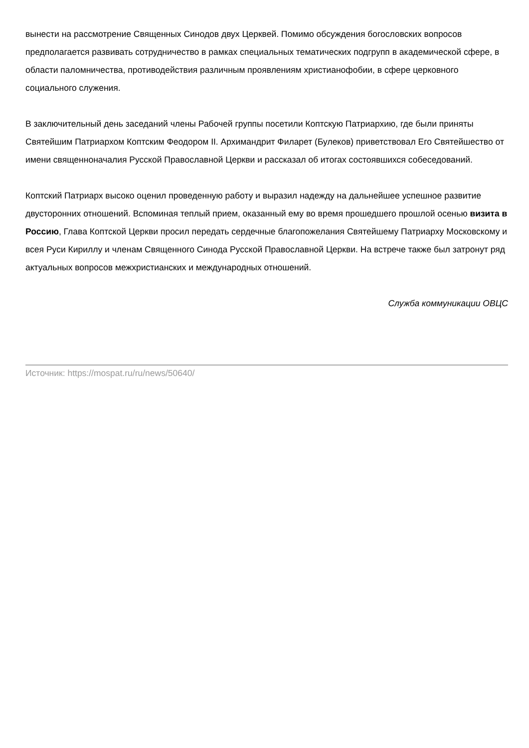вынести на рассмотрение Священных Синодов двух Церквей. Помимо обсуждения богословских вопросов предполагается развивать сотрудничество в рамках специальных тематических подгрупп в академической сфере, в области паломничества, противодействия различным проявлениям христианофобии, в сфере церковного социального служения.
В заключительный день заседаний члены Рабочей группы посетили Коптскую Патриархию, где были приняты Святейшим Патриархом Коптским Феодором II. Архимандрит Филарет (Булеков) приветствовал Его Святейшество от имени священноначалия Русской Православной Церкви и рассказал об итогах состоявшихся собеседований.
Коптский Патриарх высоко оценил проведенную работу и выразил надежду на дальнейшее успешное развитие двусторонних отношений. Вспоминая теплый прием, оказанный ему во время прошедшего прошлой осенью визита в Россию, Глава Коптской Церкви просил передать сердечные благопожелания Святейшему Патриарху Московскому и всея Руси Кириллу и членам Священного Синода Русской Православной Церкви. На встрече также был затронут ряд актуальных вопросов межхристианских и международных отношений.
Служба коммуникации ОВЦС
Источник: https://mospat.ru/ru/news/50640/